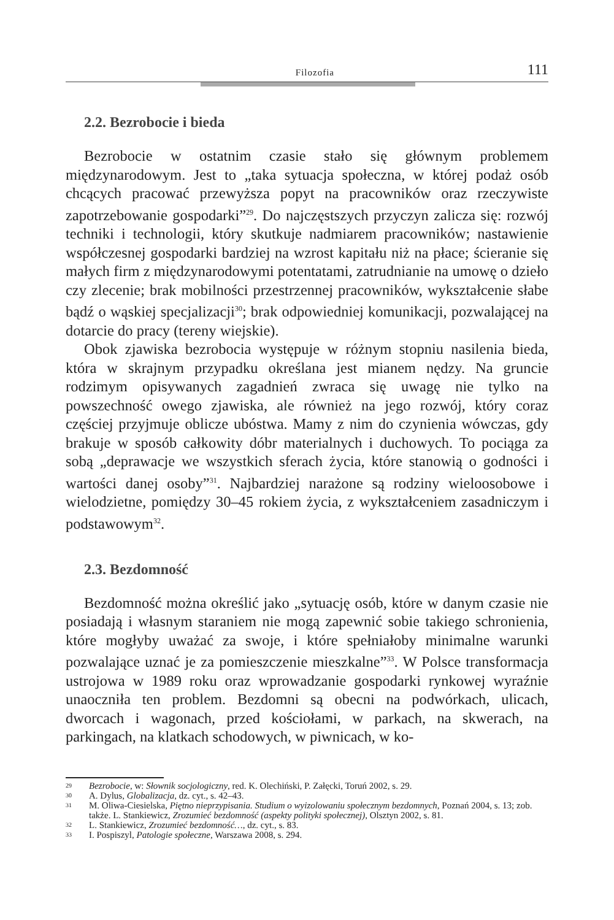Filozofia 111
2.2. Bezrobocie i bieda
Bezrobocie w ostatnim czasie stało się głównym problemem międzynarodowym. Jest to „taka sytuacja społeczna, w której podaż osób chcących pracować przewyższa popyt na pracowników oraz rzeczywiste zapotrzebowanie gospodarki”<sup>29</sup>. Do najczęstszych przyczyn zalicza się: rozwój techniki i technologii, który skutkuje nadmiarem pracowników; nastawienie współczesnej gospodarki bardziej na wzrost kapitału niż na płace; ścieranie się małych firm z międzynarodowymi potentatami, zatrudnianie na umowę o dzieło czy zlecenie; brak mobilności przestrzennej pracowników, wykształcenie słabe bądź o wąskiej specjalizacji<sup>30</sup>; brak odpowiedniej komunikacji, pozwalającej na dotarcie do pracy (tereny wiejskie).
Obok zjawiska bezrobocia występuje w różnym stopniu nasilenia bieda, która w skrajnym przypadku określana jest mianem nędzy. Na gruncie rodzimym opisywanych zagadnień zwraca się uwagę nie tylko na powszechność owego zjawiska, ale również na jego rozwój, który coraz częściej przyjmuje oblicze ubóstwa. Mamy z nim do czynienia wówczas, gdy brakuje w sposób całkowity dóbr materialnych i duchowych. To pociąga za sobą „deprawacje we wszystkich sferach życia, które stanowią o godności i wartości danej osoby”<sup>31</sup>. Najbardziej narażone są rodziny wieloosobowe i wielodzietne, pomiędzy 30–45 rokiem życia, z wykształceniem zasadniczym i podstawowym<sup>32</sup>.
2.3. Bezdomność
Bezdomność można określić jako „sytuację osób, które w danym czasie nie posiadają i własnym staraniem nie mogą zapewnić sobie takiego schronienia, które mogłyby uważać za swoje, i które spełniałoby minimalne warunki pozwalające uznać je za pomieszczenie mieszkalne”<sup>33</sup>. W Polsce transformacja ustrojowa w 1989 roku oraz wprowadzanie gospodarki rynkowej wyraźnie unaoczniła ten problem. Bezdomni są obecni na podwórkach, ulicach, dworcach i wagonach, przed kościołami, w parkach, na skwerach, na parkingach, na klatkach schodowych, w piwnicach, w ko-
29 Bezrobocie, w: Słownik socjologiczny, red. K. Olechiński, P. Załęcki, Toruń 2002, s. 29.
30 A. Dylus, Globalizacja, dz. cyt., s. 42–43.
31 M. Oliwa-Ciesielska, Piętno nieprzypisania. Studium o wyizolowaniu społecznym bezdomnych, Poznań 2004, s. 13; zob. także. L. Stankiewicz, Zrozumieć bezdomność (aspekty polityki społecznej), Olsztyn 2002, s. 81.
32 L. Stankiewicz, Zrozumieć bezdomność…, dz. cyt., s. 83.
33 I. Pospiszyl, Patologie społeczne, Warszawa 2008, s. 294.